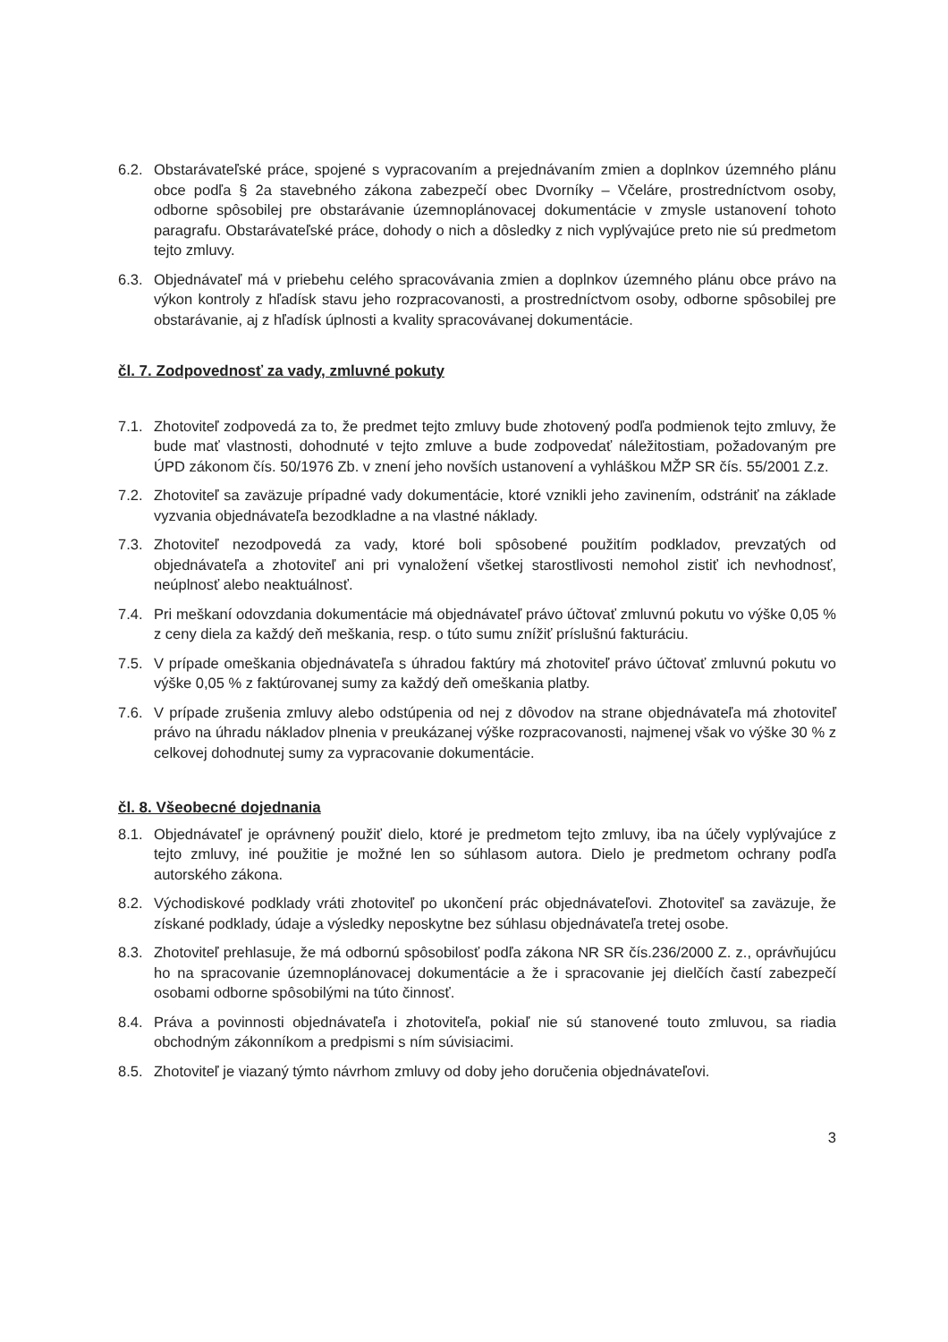6.2. Obstarávateľské práce, spojené s vypracovaním a prejednávaním zmien a doplnkov územného plánu obce podľa § 2a stavebného zákona zabezpečí obec Dvorníky – Včeláre, prostredníctvom osoby, odborne spôsobilej pre obstarávanie územnoplánovacej dokumentácie v zmysle ustanovení tohoto paragrafu. Obstarávateľské práce, dohody o nich a dôsledky z nich vyplývajúce preto nie sú predmetom tejto zmluvy.
6.3. Objednávateľ má v priebehu celého spracovávania zmien a doplnkov územného plánu obce právo na výkon kontroly z hľadísk stavu jeho rozpracovanosti, a prostredníctvom osoby, odborne spôsobilej pre obstarávanie, aj z hľadísk úplnosti a kvality spracovávanej dokumentácie.
čl. 7. Zodpovednosť za vady, zmluvné pokuty
7.1. Zhotoviteľ zodpovedá za to, že predmet tejto zmluvy bude zhotovený podľa podmienok tejto zmluvy, že bude mať vlastnosti, dohodnuté v tejto zmluve a bude zodpovedať náležitostiam, požadovaným pre ÚPD zákonom čís. 50/1976 Zb. v znení jeho novších ustanovení a vyhláškou MŽP SR čís. 55/2001 Z.z.
7.2. Zhotoviteľ sa zaväzuje prípadné vady dokumentácie, ktoré vznikli jeho zavinením, odstrániť na základe vyzvania objednávateľa bezodkladne a na vlastné náklady.
7.3. Zhotoviteľ nezodpovedá za vady, ktoré boli spôsobené použitím podkladov, prevzatých od objednávateľa a zhotoviteľ ani pri vynaložení všetkej starostlivosti nemohol zistiť ich nevhodnosť, neúplnosť alebo neaktuálnosť.
7.4. Pri meškaní odovzdania dokumentácie má objednávateľ právo účtovať zmluvnú pokutu vo výške 0,05 % z ceny diela za každý deň meškania, resp. o túto sumu znížiť príslušnú fakturáciu.
7.5. V prípade omeškania objednávateľa s úhradou faktúry má zhotoviteľ právo účtovať zmluvnú pokutu vo výške 0,05 % z faktúrovanej sumy za každý deň omeškania platby.
7.6. V prípade zrušenia zmluvy alebo odstúpenia od nej z dôvodov na strane objednávateľa má zhotoviteľ právo na úhradu nákladov plnenia v preukázanej výške rozpracovanosti, najmenej však vo výške 30 % z celkovej dohodnutej sumy za vypracovanie dokumentácie.
čl. 8. Všeobecné dojednania
8.1. Objednávateľ je oprávnený použiť dielo, ktoré je predmetom tejto zmluvy, iba na účely vyplývajúce z tejto zmluvy, iné použitie je možné len so súhlasom autora. Dielo je predmetom ochrany podľa autorského zákona.
8.2. Východiskové podklady vráti zhotoviteľ po ukončení prác objednávateľovi. Zhotoviteľ sa zaväzuje, že získané podklady, údaje a výsledky neposkytne bez súhlasu objednávateľa tretej osobe.
8.3. Zhotoviteľ prehlasuje, že má odbornú spôsobilosť podľa zákona NR SR čís.236/2000 Z. z., oprávňujúcu ho na spracovanie územnoplánovacej dokumentácie a že i spracovanie jej dielčích častí zabezpečí osobami odborne spôsobilými na túto činnosť.
8.4. Práva a povinnosti objednávateľa i zhotoviteľa, pokiaľ nie sú stanovené touto zmluvou, sa riadia obchodným zákonníkom a predpismi s ním súvisiacimi.
8.5. Zhotoviteľ je viazaný týmto návrhom zmluvy od doby jeho doručenia objednávateľovi.
3